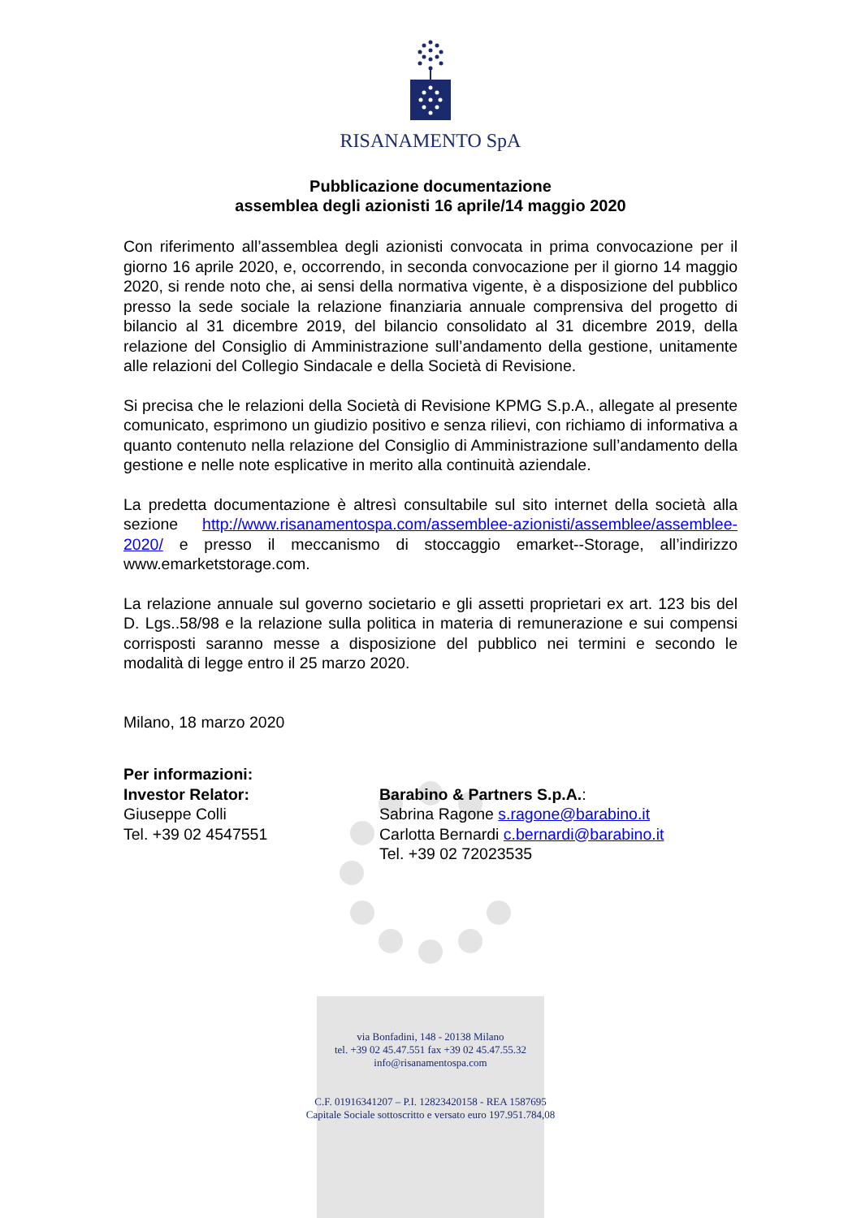RISANAMENTO SpA
Pubblicazione documentazione
assemblea degli azionisti 16 aprile/14 maggio 2020
Con riferimento all’assemblea degli azionisti convocata in prima convocazione per il giorno 16 aprile 2020, e, occorrendo, in seconda convocazione per il giorno 14 maggio 2020, si rende noto che, ai sensi della normativa vigente, è a disposizione del pubblico presso la sede sociale la relazione finanziaria annuale comprensiva del progetto di bilancio al 31 dicembre 2019, del bilancio consolidato al 31 dicembre 2019, della relazione del Consiglio di Amministrazione sull’andamento della gestione, unitamente alle relazioni del Collegio Sindacale e della Società di Revisione.
Si precisa che le relazioni della Società di Revisione KPMG S.p.A., allegate al presente comunicato, esprimono un giudizio positivo e senza rilievi, con richiamo di informativa a quanto contenuto nella relazione del Consiglio di Amministrazione sull’andamento della gestione e nelle note esplicative in merito alla continuità aziendale.
La predetta documentazione è altresì consultabile sul sito internet della società alla sezione http://www.risanamentospa.com/assemblee-azionisti/assemblee/assemblee-2020/ e presso il meccanismo di stoccaggio emarket--Storage, all’indirizzo www.emarketstorage.com.
La relazione annuale sul governo societario e gli assetti proprietari ex art. 123 bis del D. Lgs..58/98 e la relazione sulla politica in materia di remunerazione e sui compensi corrisposti saranno messe a disposizione del pubblico nei termini e secondo le modalità di legge entro il 25 marzo 2020.
Milano, 18 marzo 2020
Per informazioni:
Investor Relator:
Giuseppe Colli
Tel. +39 02 4547551
Barabino & Partners S.p.A.:
Sabrina Ragone s.ragone@barabino.it
Carlotta Bernardi c.bernardi@barabino.it
Tel. +39 02 72023535
via Bonfadini, 148 - 20138 Milano
tel. +39 02 45.47.551 fax +39 02 45.47.55.32
info@risanamentospa.com
C.F. 01916341207 – P.I. 12823420158 - REA 1587695
Capitale Sociale sottoscritto e versato euro 197.951.784,08